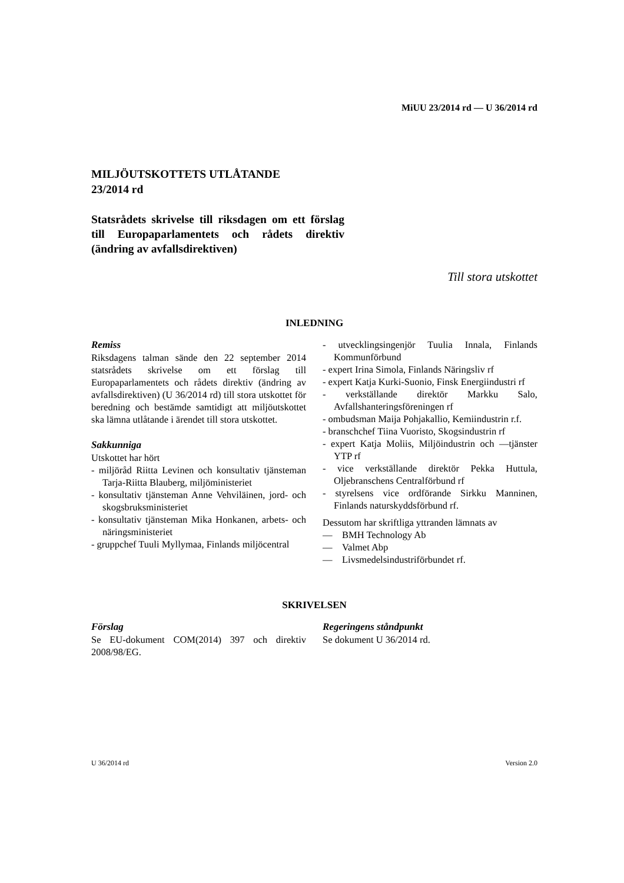MiUU 23/2014 rd — U 36/2014 rd
MILJÖUTSKOTTETS UTLÅTANDE
23/2014 rd
Statsrådets skrivelse till riksdagen om ett förslag till Europaparlamentets och rådets direktiv (ändring av avfallsdirektiven)
Till stora utskottet
INLEDNING
Remiss
Riksdagens talman sände den 22 september 2014 statsrådets skrivelse om ett förslag till Europaparlamentets och rådets direktiv (ändring av avfallsdirektiven) (U 36/2014 rd) till stora utskottet för beredning och bestämde samtidigt att miljöutskottet ska lämna utlåtande i ärendet till stora utskottet.
Sakkunniga
Utskottet har hört
- miljöråd Riitta Levinen och konsultativ tjänsteman Tarja-Riitta Blauberg, miljöministeriet
- konsultativ tjänsteman Anne Vehviläinen, jord- och skogsbruksministeriet
- konsultativ tjänsteman Mika Honkanen, arbets- och näringsministeriet
- gruppchef Tuuli Myllymaa, Finlands miljöcentral
- utvecklingsingenjör Tuulia Innala, Finlands Kommunförbund
- expert Irina Simola, Finlands Näringsliv rf
- expert Katja Kurki-Suonio, Finsk Energiindustri rf
- verkställande direktör Markku Salo, Avfallshanteringsföreningen rf
- ombudsman Maija Pohjakallio, Kemiindustrin r.f.
- branschchef Tiina Vuoristo, Skogsindustrin rf
- expert Katja Moliis, Miljöindustrin och —tjänster YTP rf
- vice verkställande direktör Pekka Huttula, Oljebranschens Centralförbund rf
- styrelsens vice ordförande Sirkku Manninen, Finlands naturskyddsförbund rf.
Dessutom har skriftliga yttranden lämnats av
— BMH Technology Ab
— Valmet Abp
— Livsmedelsindustriförbundet rf.
SKRIVELSEN
Förslag
Se EU-dokument COM(2014) 397 och direktiv 2008/98/EG.
Regeringens ståndpunkt
Se dokument U 36/2014 rd.
U 36/2014 rd Version 2.0